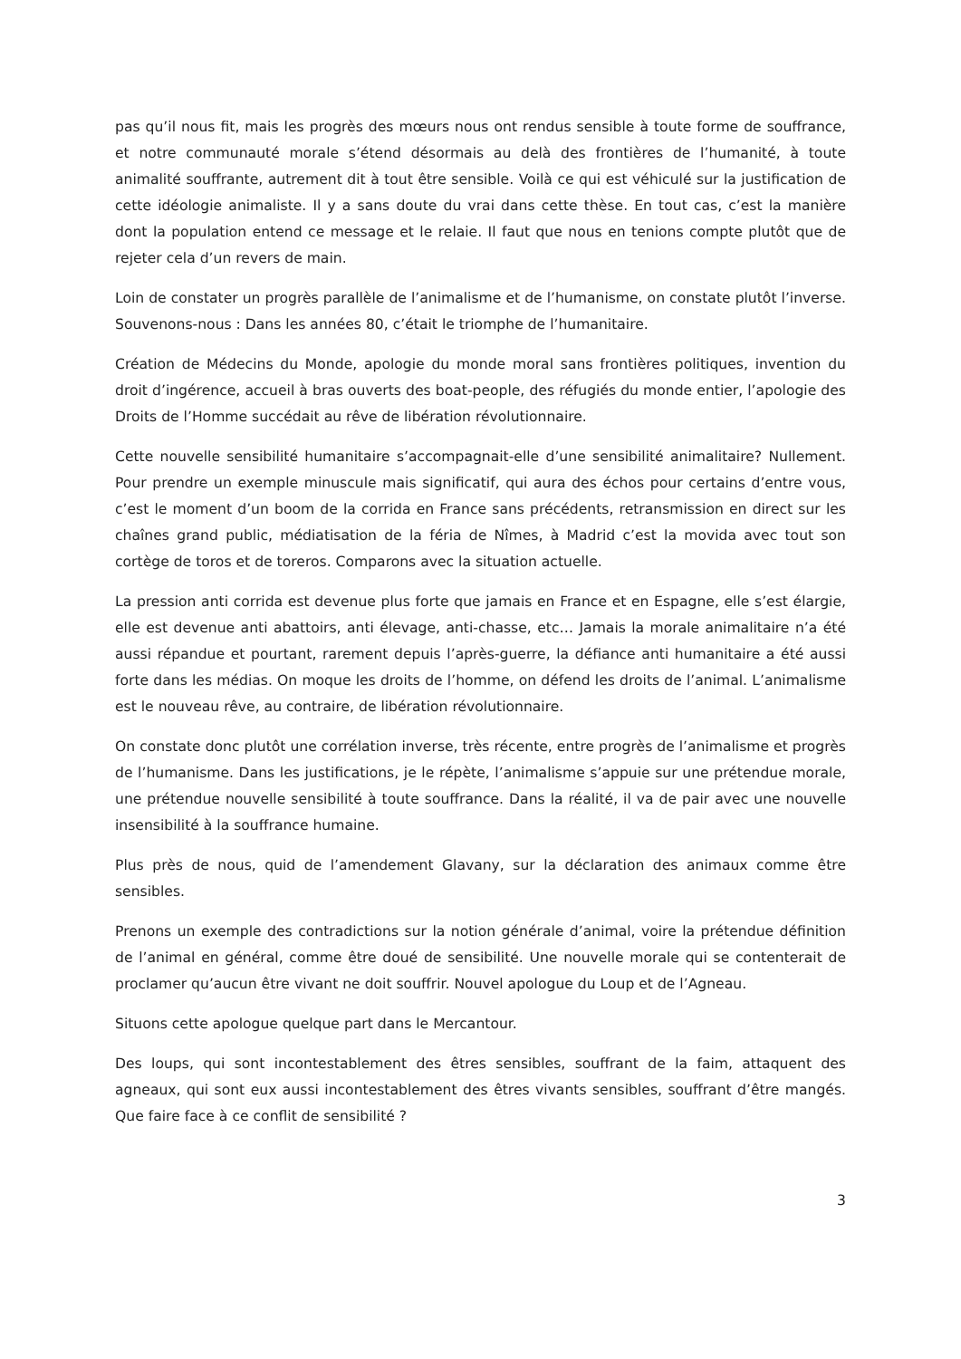pas qu’il nous fit, mais les progrès des mœurs nous ont rendus sensible à toute forme de souffrance, et notre communauté morale s’étend désormais au delà des frontières de l’humanité, à toute animalité souffrante, autrement dit à tout être sensible. Voilà ce qui est véhiculé sur la justification de cette idéologie animaliste. Il y a sans doute du vrai dans cette thèse. En tout cas, c’est la manière dont la population entend ce message et le relaie. Il faut que nous en tenions compte plutôt que de rejeter cela d’un revers de main.
Loin de constater un progrès parallèle de l’animalisme et de l’humanisme, on constate plutôt l’inverse. Souvenons-nous : Dans les années 80, c’était le triomphe de l’humanitaire.
Création de Médecins du Monde, apologie du monde moral sans frontières politiques, invention du droit d’ingérence, accueil à bras ouverts des boat-people, des réfugiés du monde entier, l’apologie des Droits de l’Homme succédait au rêve de libération révolutionnaire.
Cette nouvelle sensibilité humanitaire s’accompagnait-elle d’une sensibilité animalitaire? Nullement. Pour prendre un exemple minuscule mais significatif, qui aura des échos pour certains d’entre vous, c’est le moment d’un boom de la corrida en France sans précédents, retransmission en direct sur les chaînes grand public, médiatisation de la féria de Nîmes, à Madrid c’est la movida avec tout son cortège de toros et de toreros. Comparons avec la situation actuelle.
La pression anti corrida est devenue plus forte que jamais en France et en Espagne, elle s’est élargie, elle est devenue anti abattoirs, anti élevage, anti-chasse, etc… Jamais la morale animalitaire n’a été aussi répandue et pourtant, rarement depuis l’après-guerre, la défiance anti humanitaire a été aussi forte dans les médias. On moque les droits de l’homme, on défend les droits de l’animal. L’animalisme est le nouveau rêve, au contraire, de libération révolutionnaire.
On constate donc plutôt une corrélation inverse, très récente, entre progrès de l’animalisme et progrès de l’humanisme. Dans les justifications, je le répète, l’animalisme s’appuie sur une prétendue morale, une prétendue nouvelle sensibilité à toute souffrance. Dans la réalité, il va de pair avec une nouvelle insensibilité à la souffrance humaine.
Plus près de nous, quid de l’amendement Glavany, sur la déclaration des animaux comme être sensibles.
Prenons un exemple des contradictions sur la notion générale d’animal, voire la prétendue définition de l’animal en général, comme être doué de sensibilité. Une nouvelle morale qui se contenterait de proclamer qu’aucun être vivant ne doit souffrir. Nouvel apologue du Loup et de l’Agneau.
Situons cette apologue quelque part dans le Mercantour.
Des loups, qui sont incontestablement des êtres sensibles, souffrant de la faim, attaquent des agneaux, qui sont eux aussi incontestablement des êtres vivants sensibles, souffrant d’être mangés. Que faire face à ce conflit de sensibilité ?
3